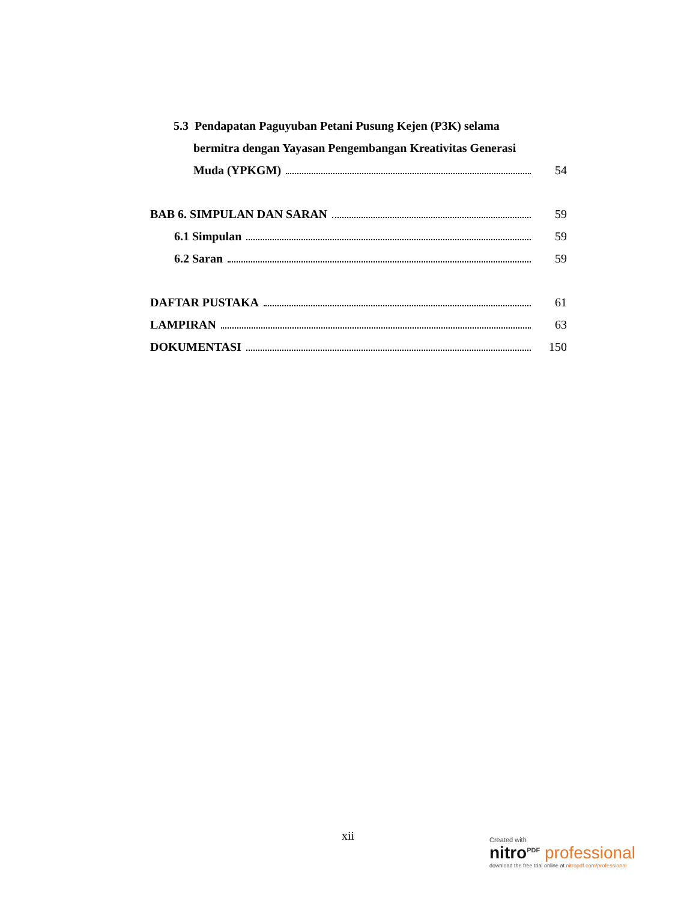5.3 Pendapatan Paguyuban Petani Pusung Kejen (P3K) selama
bermitra dengan Yayasan Pengembangan Kreativitas Generasi
Muda (YPKGM) 54
BAB 6. SIMPULAN DAN SARAN 59
6.1 Simpulan 59
6.2 Saran 59
DAFTAR PUSTAKA 61
LAMPIRAN 63
DOKUMENTASI 150
xii
Created with
nitro<sup>PDF</sup> professional
download the free trial online at nitropdf.com/professional